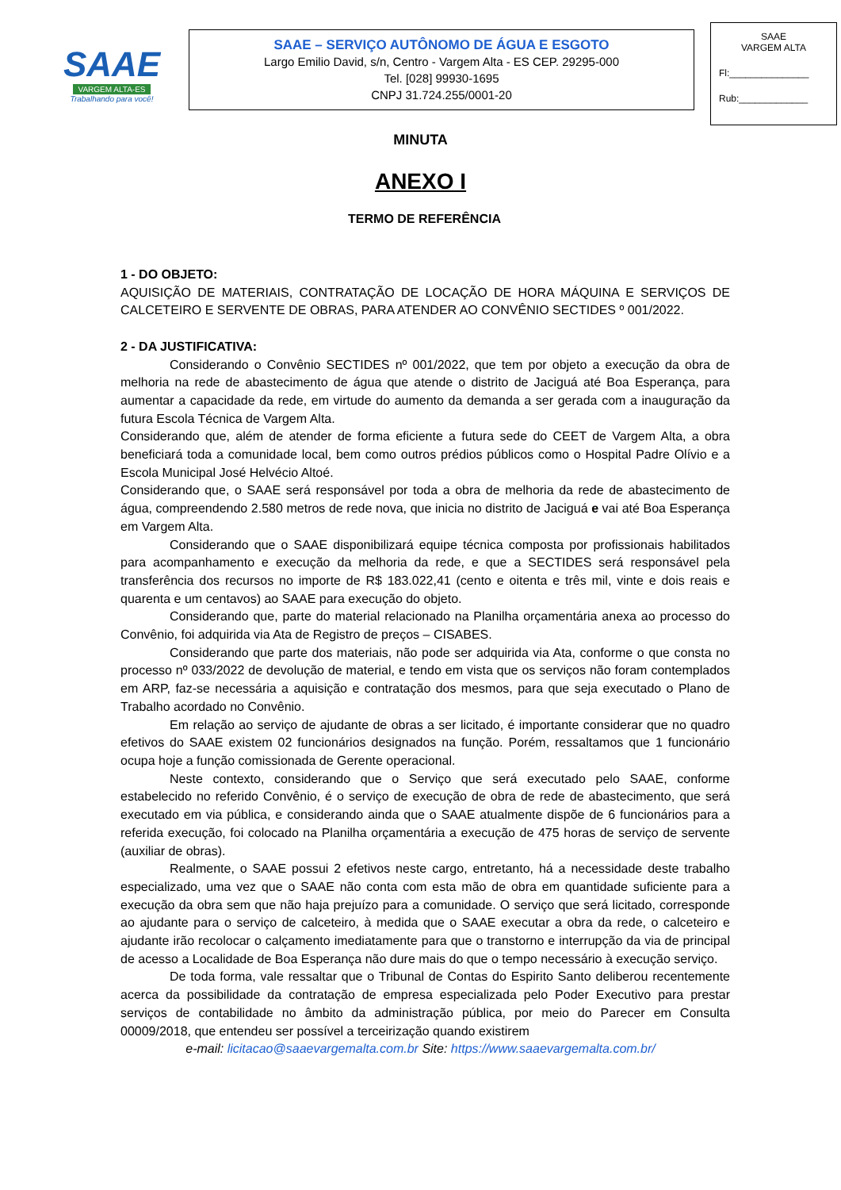SAAE
VARGEM ALTA-ES
Trabalhando para você!
SAAE – SERVIÇO AUTÔNOMO DE ÁGUA E ESGOTO
Largo Emilio David, s/n, Centro - Vargem Alta - ES CEP. 29295-000
Tel. [028] 99930-1695
CNPJ 31.724.255/0001-20
SAAE
VARGEM ALTA
Fl:_______________
Rub:_____________
MINUTA
ANEXO I
TERMO DE REFERÊNCIA
1 - DO OBJETO:
AQUISIÇÃO DE MATERIAIS, CONTRATAÇÃO DE LOCAÇÃO DE HORA MÁQUINA E SERVIÇOS DE CALCETEIRO E SERVENTE DE OBRAS, PARA ATENDER AO CONVÊNIO SECTIDES º 001/2022.
2 - DA JUSTIFICATIVA:
Considerando o Convênio SECTIDES nº 001/2022, que tem por objeto a execução da obra de melhoria na rede de abastecimento de água que atende o distrito de Jaciguá até Boa Esperança, para aumentar a capacidade da rede, em virtude do aumento da demanda a ser gerada com a inauguração da futura Escola Técnica de Vargem Alta.
Considerando que, além de atender de forma eficiente a futura sede do CEET de Vargem Alta, a obra beneficiará toda a comunidade local, bem como outros prédios públicos como o Hospital Padre Olívio e a Escola Municipal José Helvécio Altoé.
Considerando que, o SAAE será responsável por toda a obra de melhoria da rede de abastecimento de água, compreendendo 2.580 metros de rede nova, que inicia no distrito de Jaciguá e vai até Boa Esperança em Vargem Alta.
Considerando que o SAAE disponibilizará equipe técnica composta por profissionais habilitados para acompanhamento e execução da melhoria da rede, e que a SECTIDES será responsável pela transferência dos recursos no importe de R$ 183.022,41 (cento e oitenta e três mil, vinte e dois reais e quarenta e um centavos) ao SAAE para execução do objeto.
Considerando que, parte do material relacionado na Planilha orçamentária anexa ao processo do Convênio, foi adquirida via Ata de Registro de preços – CISABES.
Considerando que parte dos materiais, não pode ser adquirida via Ata, conforme o que consta no processo nº 033/2022 de devolução de material, e tendo em vista que os serviços não foram contemplados em ARP, faz-se necessária a aquisição e contratação dos mesmos, para que seja executado o Plano de Trabalho acordado no Convênio.
Em relação ao serviço de ajudante de obras a ser licitado, é importante considerar que no quadro efetivos do SAAE existem 02 funcionários designados na função. Porém, ressaltamos que 1 funcionário ocupa hoje a função comissionada de Gerente operacional.
Neste contexto, considerando que o Serviço que será executado pelo SAAE, conforme estabelecido no referido Convênio, é o serviço de execução de obra de rede de abastecimento, que será executado em via pública, e considerando ainda que o SAAE atualmente dispõe de 6 funcionários para a referida execução, foi colocado na Planilha orçamentária a execução de 475 horas de serviço de servente (auxiliar de obras).
Realmente, o SAAE possui 2 efetivos neste cargo, entretanto, há a necessidade deste trabalho especializado, uma vez que o SAAE não conta com esta mão de obra em quantidade suficiente para a execução da obra sem que não haja prejuízo para a comunidade. O serviço que será licitado, corresponde ao ajudante para o serviço de calceteiro, à medida que o SAAE executar a obra da rede, o calceteiro e ajudante irão recolocar o calçamento imediatamente para que o transtorno e interrupção da via de principal de acesso a Localidade de Boa Esperança não dure mais do que o tempo necessário à execução serviço.
De toda forma, vale ressaltar que o Tribunal de Contas do Espirito Santo deliberou recentemente acerca da possibilidade da contratação de empresa especializada pelo Poder Executivo para prestar serviços de contabilidade no âmbito da administração pública, por meio do Parecer em Consulta 00009/2018, que entendeu ser possível a terceirização quando existirem
e-mail: licitacao@saaevargemalta.com.br Site: https://www.saaevargemalta.com.br/